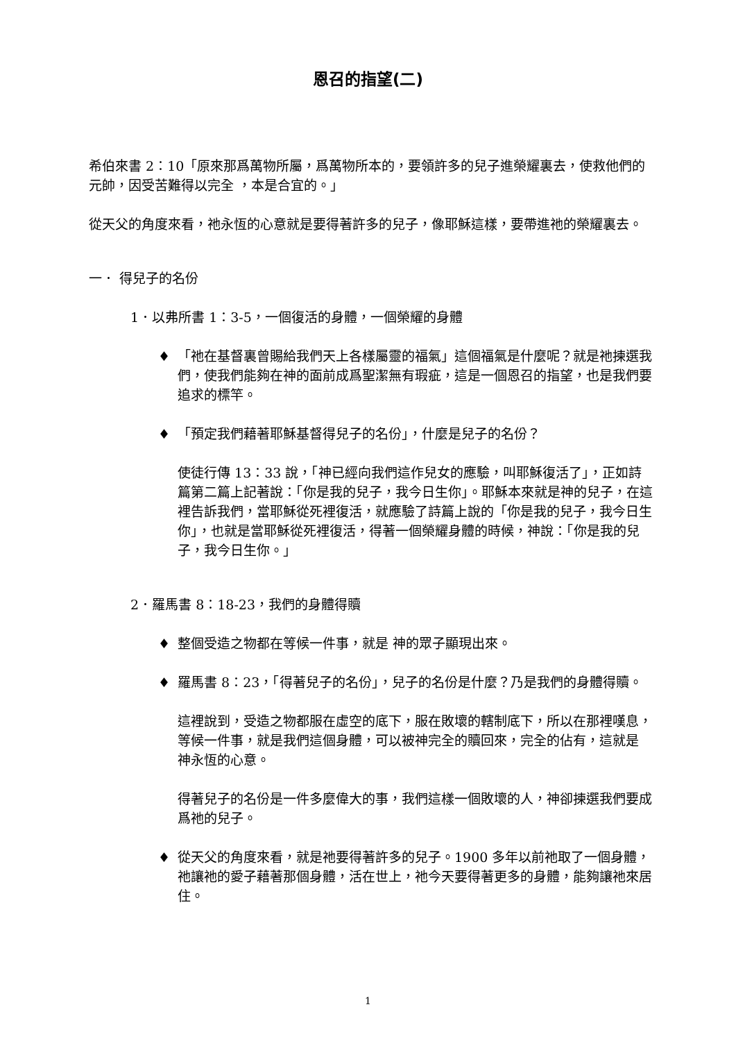恩召的指望(二)
希伯來書 2：10「原來那爲萬物所屬，爲萬物所本的，要領許多的兒子進榮耀裏去，使救他們的元帥，因受苦難得以完全 ，本是合宜的。」
從天父的角度來看，祂永恆的心意就是要得著許多的兒子，像耶穌這樣，要帶進祂的榮耀裏去。
一． 得兒子的名份
1．以弗所書 1：3-5，一個復活的身體，一個榮耀的身體
♦ 「祂在基督裏曾賜給我們天上各樣屬靈的福氣」這個福氣是什麼呢？就是祂揀選我們，使我們能夠在神的面前成爲聖潔無有瑕疵，這是一個恩召的指望，也是我們要追求的標竿。
♦ 「預定我們藉著耶穌基督得兒子的名份」，什麼是兒子的名份？
使徒行傳 13：33 說，「神已經向我們這作兒女的應驗，叫耶穌復活了」，正如詩篇第二篇上記著說：「你是我的兒子，我今日生你」。耶穌本來就是神的兒子，在這裡告訴我們，當耶穌從死裡復活，就應驗了詩篇上說的「你是我的兒子，我今日生你」，也就是當耶穌從死裡復活，得著一個榮耀身體的時候，神說：「你是我的兒子，我今日生你。」
2．羅馬書 8：18-23，我們的身體得贖
♦ 整個受造之物都在等候一件事，就是 神的眾子顯現出來。
♦ 羅馬書 8：23，「得著兒子的名份」，兒子的名份是什麼？乃是我們的身體得贖。
這裡說到，受造之物都服在虛空的底下，服在敗壞的轄制底下，所以在那裡嘆息，等候一件事，就是我們這個身體，可以被神完全的贖回來，完全的佔有，這就是 神永恆的心意。
得著兒子的名份是一件多麼偉大的事，我們這樣一個敗壞的人，神卻揀選我們要成爲祂的兒子。
♦ 從天父的角度來看，就是祂要得著許多的兒子。1900 多年以前祂取了一個身體，祂讓祂的愛子藉著那個身體，活在世上，祂今天要得著更多的身體，能夠讓祂來居住。
1